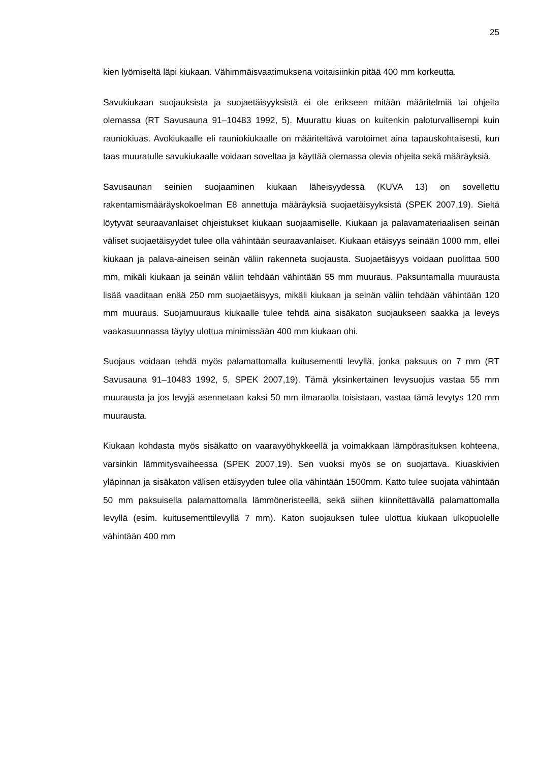25
kien lyömiseltä läpi kiukaan. Vähimmäisvaatimuksena voitaisiinkin pitää 400 mm korkeutta.
Savukiukaan suojauksista ja suojaetäisyyksistä ei ole erikseen mitään määritelmiä tai ohjeita olemassa (RT Savusauna 91–10483 1992, 5). Muurattu kiuas on kuitenkin paloturvallisempi kuin rauniokiuas. Avokiukaalle eli rauniokiukaalle on määriteltävä varotoimet aina tapauskohtaisesti, kun taas muuratulle savukiukaalle voidaan soveltaa ja käyttää olemassa olevia ohjeita sekä määräyksiä.
Savusaunan seinien suojaaminen kiukaan läheisyydessä (KUVA 13) on sovellettu rakentamismääräyskokoelman E8 annettuja määräyksiä suojaetäisyyksistä (SPEK 2007,19). Sieltä löytyvät seuraavanlaiset ohjeistukset kiukaan suojaamiselle. Kiukaan ja palavamateriaalisen seinän väliset suojaetäisyydet tulee olla vähintään seuraavanlaiset. Kiukaan etäisyys seinään 1000 mm, ellei kiukaan ja palava-aineisen seinän väliin rakenneta suojausta. Suojaetäisyys voidaan puolittaa 500 mm, mikäli kiukaan ja seinän väliin tehdään vähintään 55 mm muuraus. Paksuntamalla muurausta lisää vaaditaan enää 250 mm suojaetäisyys, mikäli kiukaan ja seinän väliin tehdään vähintään 120 mm muuraus. Suojamuuraus kiukaalle tulee tehdä aina sisäkaton suojaukseen saakka ja leveys vaakasuunnassa täytyy ulottua minimissään 400 mm kiukaan ohi.
Suojaus voidaan tehdä myös palamattomalla kuitusementti levyllä, jonka paksuus on 7 mm (RT Savusauna 91–10483 1992, 5, SPEK 2007,19). Tämä yksinkertainen levysuojus vastaa 55 mm muurausta ja jos levyjä asennetaan kaksi 50 mm ilmaraolla toisistaan, vastaa tämä levytys 120 mm muurausta.
Kiukaan kohdasta myös sisäkatto on vaaravyöhykkeellä ja voimakkaan lämpörasituksen kohteena, varsinkin lämmitysvaiheessa (SPEK 2007,19). Sen vuoksi myös se on suojattava. Kiuaskivien yläpinnan ja sisäkaton välisen etäisyyden tulee olla vähintään 1500mm. Katto tulee suojata vähintään 50 mm paksuisella palamattomalla lämmöneristeellä, sekä siihen kiinnitettävällä palamattomalla levyllä (esim. kuitusementtilevyllä 7 mm). Katon suojauksen tulee ulottua kiukaan ulkopuolelle vähintään 400 mm